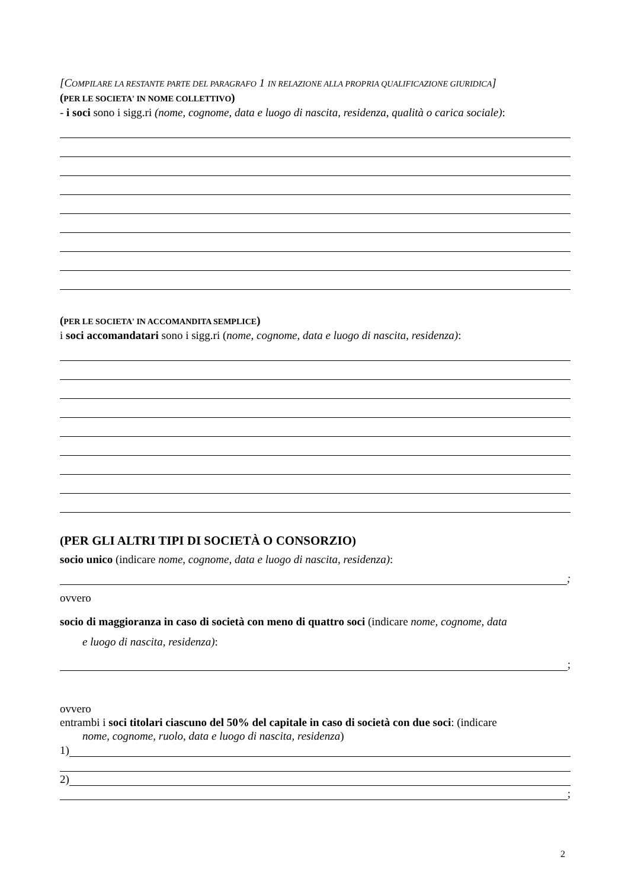[COMPILARE LA RESTANTE PARTE DEL PARAGRAFO 1 IN RELAZIONE ALLA PROPRIA QUALIFICAZIONE GIURIDICA]
(PER LE SOCIETA' IN NOME COLLETTIVO)
- i soci sono i sigg.ri (nome, cognome, data e luogo di nascita, residenza, qualità o carica sociale):
(PER LE SOCIETA' IN ACCOMANDITA SEMPLICE)
i soci accomandatari sono i sigg.ri (nome, cognome, data e luogo di nascita, residenza):
(PER GLI ALTRI TIPI DI SOCIETÀ O CONSORZIO)
socio unico (indicare nome, cognome, data e luogo di nascita, residenza):
;
ovvero
socio di maggioranza in caso di società con meno di quattro soci (indicare nome, cognome, data
e luogo di nascita, residenza):
;
ovvero
entrambi i soci titolari ciascuno del 50% del capitale in caso di società con due soci: (indicare
nome, cognome, ruolo, data e luogo di nascita, residenza)
1)
2)
;
2